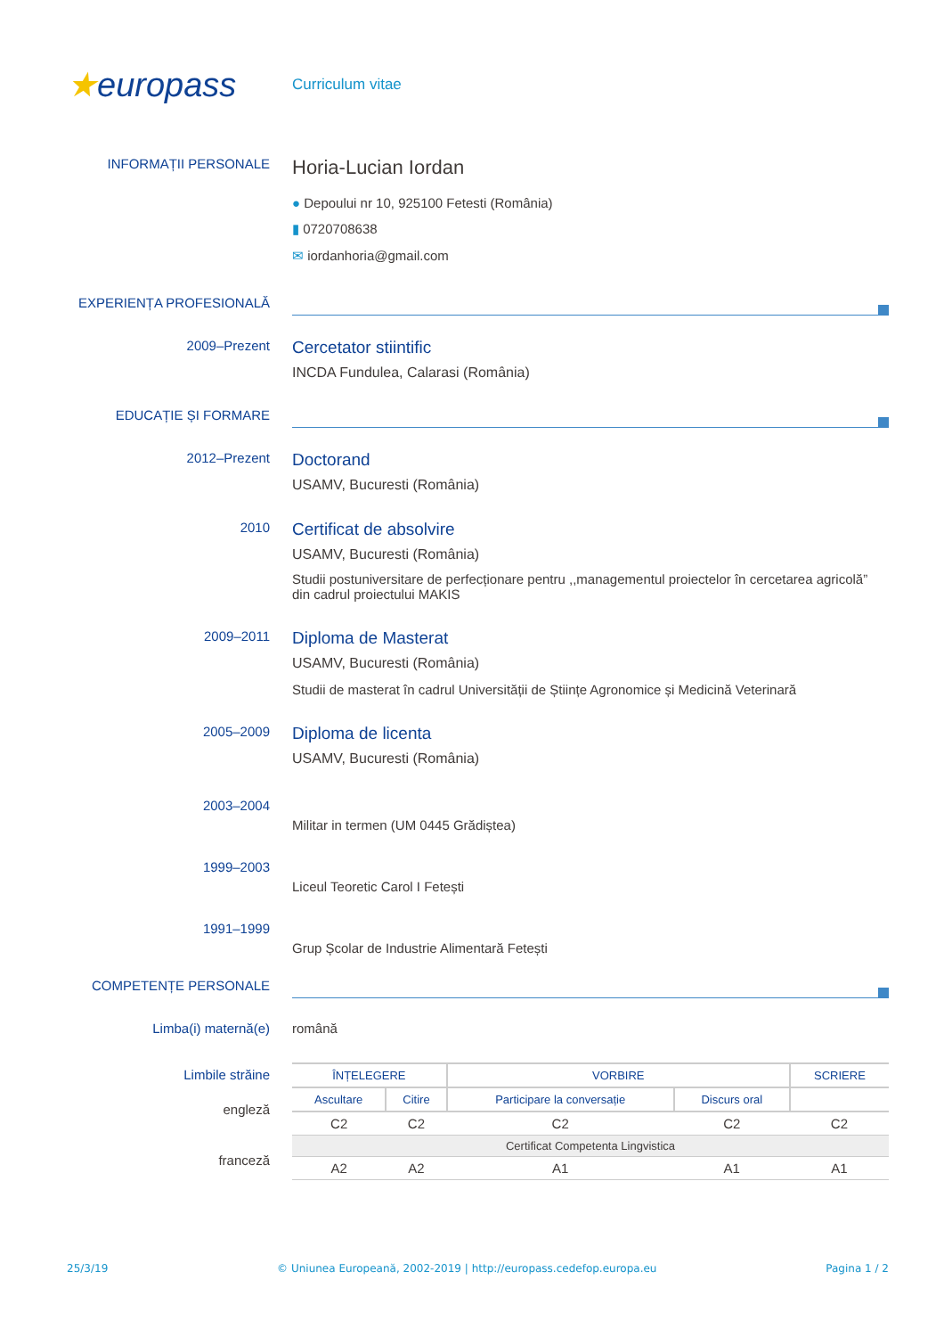★europass
Curriculum vitae
INFORMAȚII PERSONALE
Horia-Lucian Iordan
● Depoului nr 10, 925100 Fetesti (România)
▮ 0720708638
✉ iordanhoria@gmail.com
EXPERIENȚA PROFESIONALĂ
2009–Prezent
Cercetator stiintific
INCDA Fundulea, Calarasi (România)
EDUCAȚIE ȘI FORMARE
2012–Prezent
Doctorand
USAMV, Bucuresti (România)
2010
Certificat de absolvire
USAMV, Bucuresti (România)
Studii postuniversitare de perfecționare pentru ,,managementul proiectelor în cercetarea agricolă” din cadrul proiectului MAKIS
2009–2011
Diploma de Masterat
USAMV, Bucuresti (România)
Studii de masterat în cadrul Universității de Științe Agronomice și Medicină Veterinară
2005–2009
Diploma de licenta
USAMV, Bucuresti (România)
2003–2004
Militar in termen (UM 0445 Grădiștea)
1999–2003
Liceul Teoretic Carol I Fetești
1991–1999
Grup Școlar de Industrie Alimentară Fetești
COMPETENȚE PERSONALE
Limba(i) maternă(e) română
Limbile străine
| ÎNȚELEGERE | | VORBIRE | | SCRIERE |
| --- | --- | --- | --- | --- |
| Ascultare | Citire | Participare la conversație | Discurs oral | |
| C2 | C2 | C2 | C2 | C2 |
| Certificat Competenta Lingvistica | | | | |
| A2 | A2 | A1 | A1 | A1 |
engleză
franceză
25/3/19 © Uniunea Europeană, 2002-2019 | http://europass.cedefop.europa.eu Pagina 1 / 2